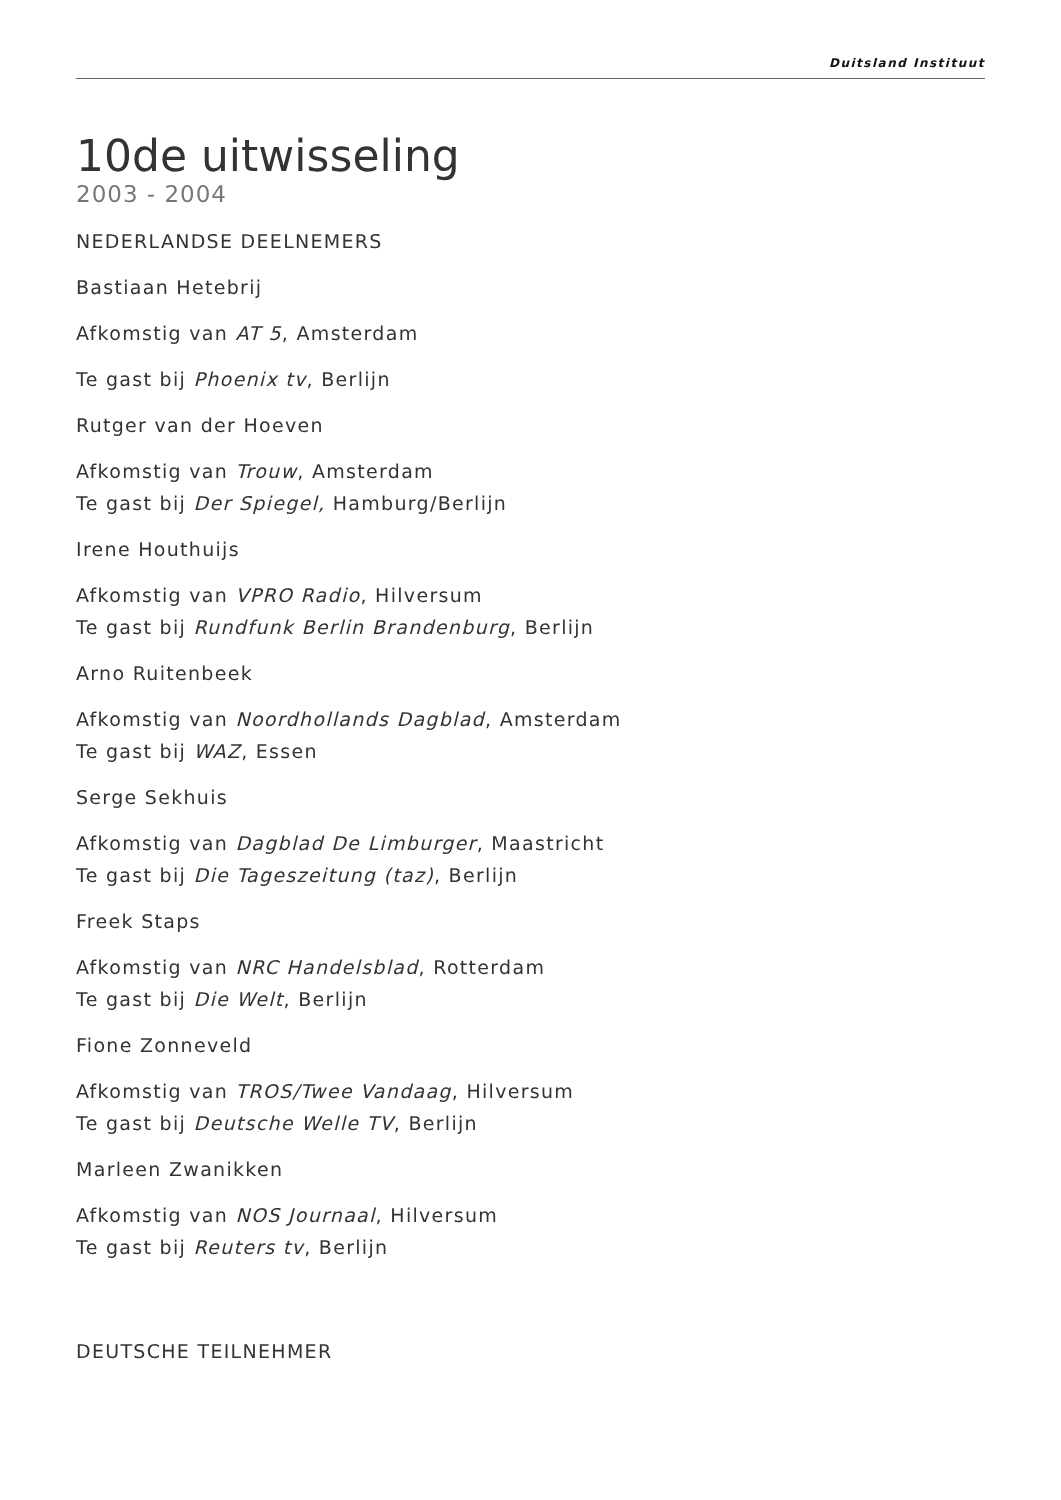Duitsland Instituut
10de uitwisseling
2003 - 2004
NEDERLANDSE DEELNEMERS
Bastiaan Hetebrij
Afkomstig van AT 5, Amsterdam
Te gast bij Phoenix tv, Berlijn
Rutger van der Hoeven
Afkomstig van Trouw, Amsterdam
Te gast bij Der Spiegel, Hamburg/Berlijn
Irene Houthuijs
Afkomstig van VPRO Radio, Hilversum
Te gast bij Rundfunk Berlin Brandenburg, Berlijn
Arno Ruitenbeek
Afkomstig van Noordhollands Dagblad, Amsterdam
Te gast bij WAZ, Essen
Serge Sekhuis
Afkomstig van Dagblad De Limburger, Maastricht
Te gast bij Die Tageszeitung (taz), Berlijn
Freek Staps
Afkomstig van NRC Handelsblad, Rotterdam
Te gast bij Die Welt, Berlijn
Fione Zonneveld
Afkomstig van TROS/Twee Vandaag, Hilversum
Te gast bij Deutsche Welle TV, Berlijn
Marleen Zwanikken
Afkomstig van NOS Journaal, Hilversum
Te gast bij Reuters tv, Berlijn
DEUTSCHE TEILNEHMER